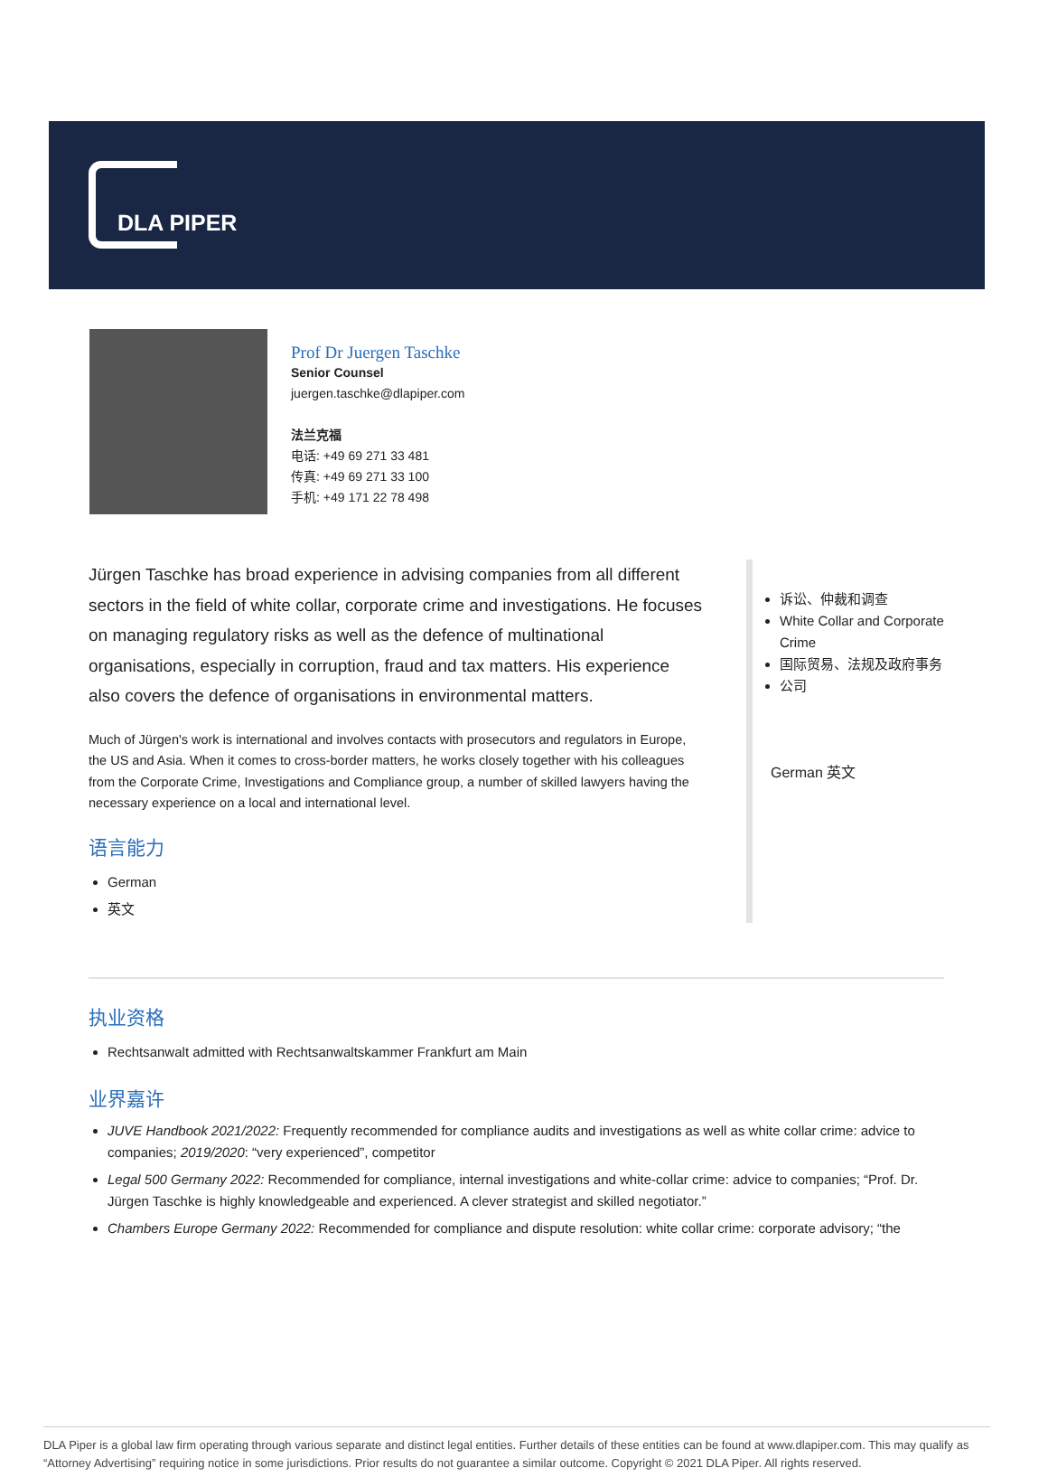DLA PIPER
Prof Dr Juergen Taschke
Senior Counsel
juergen.taschke@dlapiper.com
法兰克福
电话: +49 69 271 33 481
传真: +49 69 271 33 100
手机: +49 171 22 78 498
Jürgen Taschke has broad experience in advising companies from all different sectors in the field of white collar, corporate crime and investigations. He focuses on managing regulatory risks as well as the defence of multinational organisations, especially in corruption, fraud and tax matters. His experience also covers the defence of organisations in environmental matters.
Much of Jürgen's work is international and involves contacts with prosecutors and regulators in Europe, the US and Asia. When it comes to cross-border matters, he works closely together with his colleagues from the Corporate Crime, Investigations and Compliance group, a number of skilled lawyers having the necessary experience on a local and international level.
语言能力
German
英文
诉讼、仲裁和调查
White Collar and Corporate Crime
国际贸易、法规及政府事务
公司
German 英文
执业资格
Rechtsanwalt admitted with Rechtsanwaltskammer Frankfurt am Main
业界嘉许
JUVE Handbook 2021/2022: Frequently recommended for compliance audits and investigations as well as white collar crime: advice to companies; 2019/2020: “very experienced”, competitor
Legal 500 Germany 2022: Recommended for compliance, internal investigations and white-collar crime: advice to companies; “Prof. Dr. Jürgen Taschke is highly knowledgeable and experienced. A clever strategist and skilled negotiator.”
Chambers Europe Germany 2022: Recommended for compliance and dispute resolution: white collar crime: corporate advisory; “the
DLA Piper is a global law firm operating through various separate and distinct legal entities. Further details of these entities can be found at www.dlapiper.com. This may qualify as “Attorney Advertising” requiring notice in some jurisdictions. Prior results do not guarantee a similar outcome. Copyright © 2021 DLA Piper. All rights reserved.